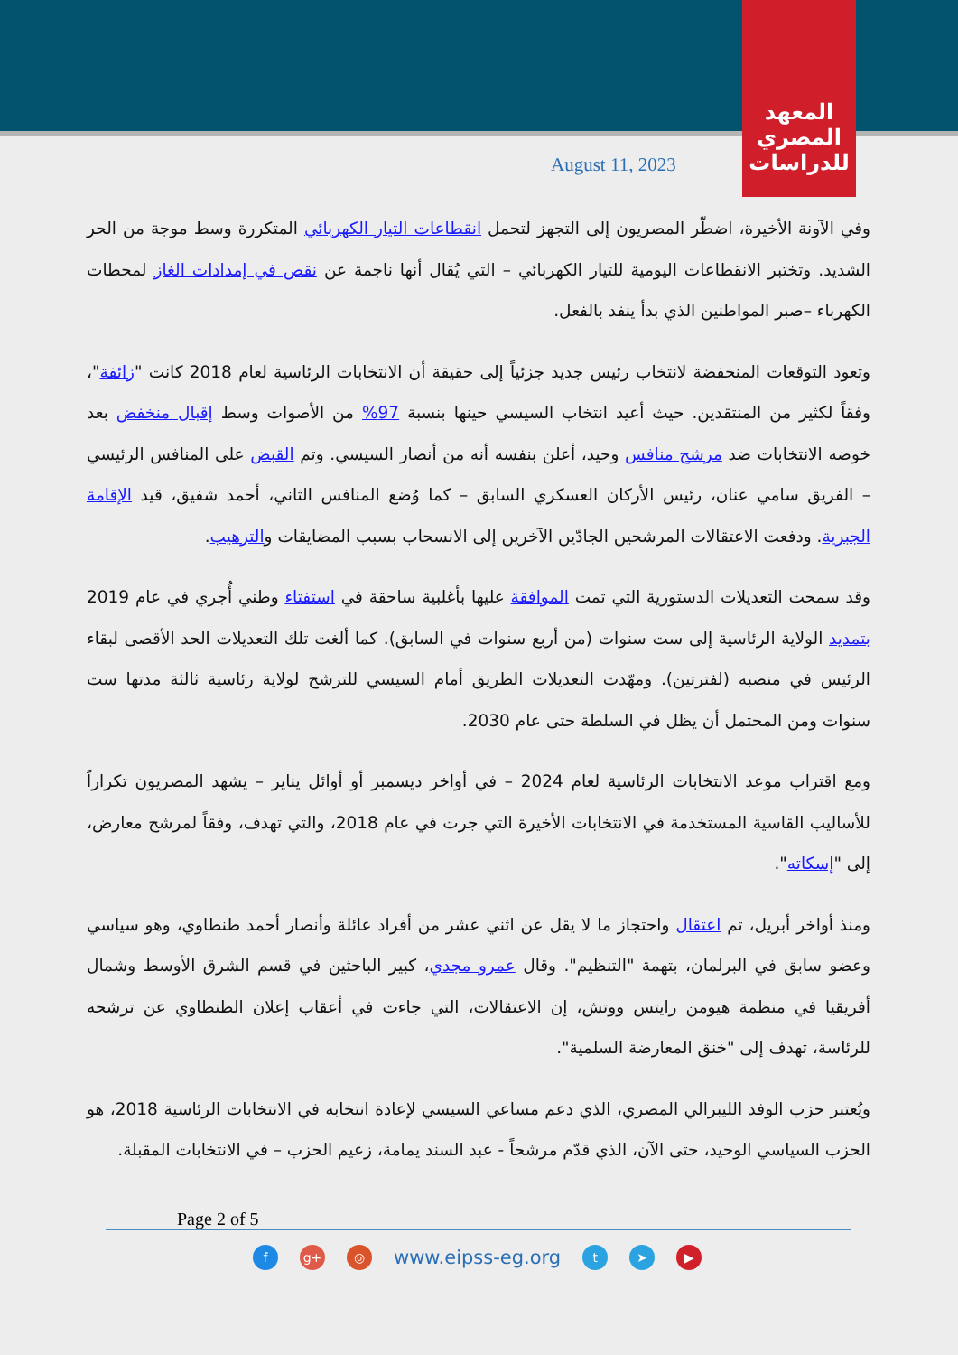المعهد
المصري
للدراسات
August 11, 2023
وفي الآونة الأخيرة، اضطّر المصريون إلى التجهز لتحمل انقطاعات التيار الكهربائي المتكررة وسط موجة من الحر الشديد. وتختبر الانقطاعات اليومية للتيار الكهربائي – التي يُقال أنها ناجمة عن نقص في إمدادات الغاز لمحطات الكهرباء –صبر المواطنين الذي بدأ ينفد بالفعل.
وتعود التوقعات المنخفضة لانتخاب رئيس جديد جزئياً إلى حقيقة أن الانتخابات الرئاسية لعام 2018 كانت "زائفة"، وفقاً لكثير من المنتقدين. حيث أعيد انتخاب السيسي حينها بنسبة 97% من الأصوات وسط إقبال منخفض بعد خوضه الانتخابات ضد مرشح منافس وحيد، أعلن بنفسه أنه من أنصار السيسي. وتم القبض على المنافس الرئيسي – الفريق سامي عنان، رئيس الأركان العسكري السابق – كما وُضع المنافس الثاني، أحمد شفيق، قيد الإقامة الجبرية. ودفعت الاعتقالات المرشحين الجادّين الآخرين إلى الانسحاب بسبب المضايقات والترهيب.
وقد سمحت التعديلات الدستورية التي تمت الموافقة عليها بأغلبية ساحقة في استفتاء وطني أُجري في عام 2019 بتمديد الولاية الرئاسية إلى ست سنوات (من أربع سنوات في السابق). كما ألغت تلك التعديلات الحد الأقصى لبقاء الرئيس في منصبه (لفترتين). ومهّدت التعديلات الطريق أمام السيسي للترشح لولاية رئاسية ثالثة مدتها ست سنوات ومن المحتمل أن يظل في السلطة حتى عام 2030.
ومع اقتراب موعد الانتخابات الرئاسية لعام 2024 – في أواخر ديسمبر أو أوائل يناير – يشهد المصريون تكراراً للأساليب القاسية المستخدمة في الانتخابات الأخيرة التي جرت في عام 2018، والتي تهدف، وفقاً لمرشح معارض، إلى "إسكاته".
ومنذ أواخر أبريل، تم اعتقال واحتجاز ما لا يقل عن اثني عشر من أفراد عائلة وأنصار أحمد طنطاوي، وهو سياسي وعضو سابق في البرلمان، بتهمة "التنظيم". وقال عمرو مجدي، كبير الباحثين في قسم الشرق الأوسط وشمال أفريقيا في منظمة هيومن رايتس ووتش، إن الاعتقالات، التي جاءت في أعقاب إعلان الطنطاوي عن ترشحه للرئاسة، تهدف إلى "خنق المعارضة السلمية".
ويُعتبر حزب الوفد الليبرالي المصري، الذي دعم مساعي السيسي لإعادة انتخابه في الانتخابات الرئاسية 2018، هو الحزب السياسي الوحيد، حتى الآن، الذي قدّم مرشحاً - عبد السند يمامة، زعيم الحزب – في الانتخابات المقبلة.
Page 2 of 5
f g+ ◎
www.eipss-eg.org
t ➤ ▶